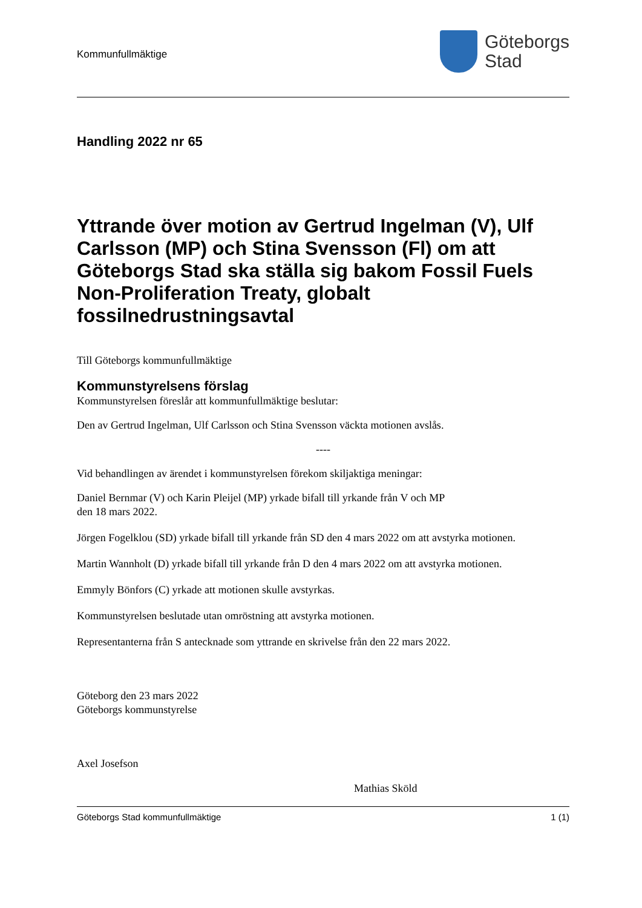Kommunfullmäktige
Göteborgs
Stad
Handling 2022 nr 65
Yttrande över motion av Gertrud Ingelman (V), Ulf Carlsson (MP) och Stina Svensson (Fl) om att Göteborgs Stad ska ställa sig bakom Fossil Fuels Non-Proliferation Treaty, globalt fossilnedrustningsavtal
Till Göteborgs kommunfullmäktige
Kommunstyrelsens förslag
Kommunstyrelsen föreslår att kommunfullmäktige beslutar:
Den av Gertrud Ingelman, Ulf Carlsson och Stina Svensson väckta motionen avslås.
----
Vid behandlingen av ärendet i kommunstyrelsen förekom skiljaktiga meningar:
Daniel Bernmar (V) och Karin Pleijel (MP) yrkade bifall till yrkande från V och MP
den 18 mars 2022.
Jörgen Fogelklou (SD) yrkade bifall till yrkande från SD den 4 mars 2022 om att avstyrka motionen.
Martin Wannholt (D) yrkade bifall till yrkande från D den 4 mars 2022 om att avstyrka motionen.
Emmyly Bönfors (C) yrkade att motionen skulle avstyrkas.
Kommunstyrelsen beslutade utan omröstning att avstyrka motionen.
Representanterna från S antecknade som yttrande en skrivelse från den 22 mars 2022.
Göteborg den 23 mars 2022
Göteborgs kommunstyrelse
Axel Josefson
Mathias Sköld
Göteborgs Stad kommunfullmäktige 1 (1)